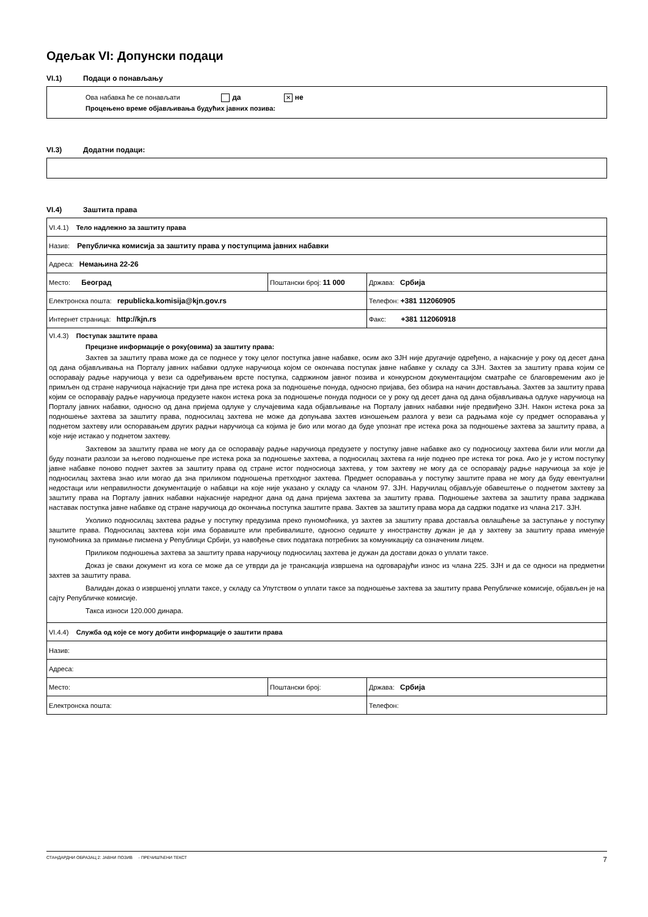Одељак VI: Допунски подаци
VI.1) Подаци о понављању
Ова набавка ће се понављати да ✕ не
Процењено време објављивања будућих јавних позива:
VI.3) Додатни подаци:
VI.4) Заштита права
| VI.4.1) Тело надлежно за заштиту права | | |
| Назив: Републичка комисија за заштиту права у поступцима јавних набавки | | |
| Адреса: Немањина 22-26 | | |
| Место: Београд | Поштански број: 11 000 | Држава: Србија |
| Електронска пошта: republicka.komisija@kjn.gov.rs | | Телефон: +381 112060905 |
| Интернет страница: http://kjn.rs | | Факс: +381 112060918 |
| VI.4.3) Поступак заштите права Прецизне информације о року(овима) за заштиту права: Захтев за заштиту права може да се поднесе у току целог поступка јавне набавке, осим ако ЗЈН није другачије одређено, а најкасније у року од десет дана од дана објављивања на Порталу јавних набавки одлуке наручиоца којом се окончава поступак јавне набавке у складу са ЗЈН. Захтев за заштиту права којим се оспоравају радње наручиоца у вези са одређивањем врсте поступка, садржином јавног позива и конкурсном документацијом сматраће се благовременим ако је примљен од стране наручиоца најкасније три дана пре истека рока за подношење понуда, односно пријава, без обзира на начин достављања. Захтев за заштиту права којим се оспоравају радње наручиоца предузете након истека рока за подношење понуда подноси се у року од десет дана од дана објављивања одлуке наручиоца на Порталу јавних набавки, односно од дана пријема одлуке у случајевима када објављивање на Порталу јавних набавки није предвиђено ЗЈН. Након истека рока за подношење захтева за заштиту права, подносилац захтева не може да допуњава захтев изношењем разлога у вези са радњама које су предмет оспоравања у поднетом захтеву или оспоравањем других радњи наручиоца са којима је био или могао да буде упознат пре истека рока за подношење захтева за заштиту права, а које није истакао у поднетом захтеву. Захтевом за заштиту права не могу да се оспоравају радње наручиоца предузете у поступку јавне набавке ако су подносиоцу захтева били или могли да буду познати разлози за његово подношење пре истека рока за подношење захтева, а подносилац захтева га није поднео пре истека тог рока. Ако је у истом поступку јавне набавке поново поднет захтев за заштиту права од стране истог подносиоца захтева, у том захтеву не могу да се оспоравају радње наручиоца за које је подносилац захтева знао или могао да зна приликом подношења претходног захтева. Предмет оспоравања у поступку заштите права не могу да буду евентуални недостаци или неправилности документације о набавци на које није указано у складу са чланом 97. ЗЈН. Наручилац објављује обавештење о поднетом захтеву за заштиту права на Порталу јавних набавки најкасније наредног дана од дана пријема захтева за заштиту права. Подношење захтева за заштиту права задржава наставак поступка јавне набавке од стране наручиоца до окончања поступка заштите права. Захтев за заштиту права мора да садржи податке из члана 217. ЗЈН. Уколико подносилац захтева радње у поступку предузима преко пуномоћника, уз захтев за заштиту права доставља овлашћење за заступање у поступку заштите права. Подносилац захтева који има боравиште или пребивалиште, односно седиште у иностранству дужан је да у захтеву за заштиту права именује пуномоћника за примање писмена у Републици Србији, уз навођење свих података потребних за комуникацију са означеним лицем. Приликом подношења захтева за заштиту права наручиоцу подносилац захтева је дужан да достави доказ о уплати таксе. Доказ је сваки документ из кога се може да се утврди да је трансакција извршена на одговарајући износ из члана 225. ЗЈН и да се односи на предметни захтев за заштиту права. Валидан доказ о извршеној уплати таксе, у складу са Упутством о уплати таксе за подношење захтева за заштиту права Републичке комисије, објављен је на сајту Републичке комисије. Такса износи 120.000 динара. | | |
| VI.4.4) Служба од које се могу добити информације о заштити права | | |
| Назив: | | |
| Адреса: | | |
| Место: | Поштански број: | Држава: Србија |
| Електронска пошта: | | Телефон: |
СТАНДАРДНИ ОБРАЗАЦ 2: ЈАВНИ ПОЗИВ - ПРЕЧИШЋЕНИ ТЕКСТ 7